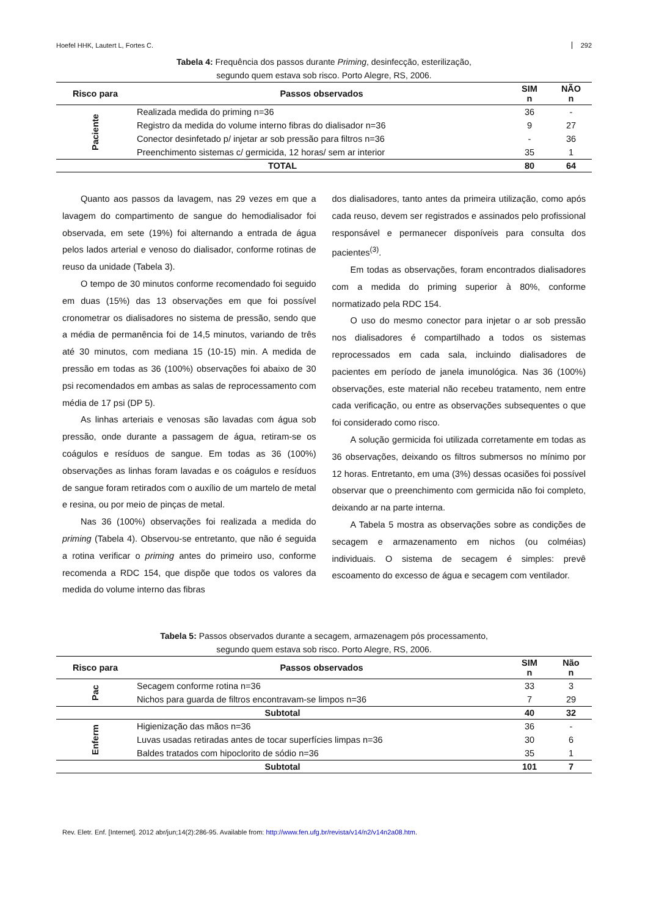Hoefel HHK, Lautert L, Fortes C. 292
Tabela 4: Frequência dos passos durante Priming, desinfecção, esterilização,
segundo quem estava sob risco. Porto Alegre, RS, 2006.
| Risco para | Passos observados | SIM n | NÃO n |
| --- | --- | --- | --- |
| Paciente | Realizada medida do priming n=36 | 36 | - |
| | Registro da medida do volume interno fibras do dialisador n=36 | 9 | 27 |
| | Conector desinfetado p/ injetar ar sob pressão para filtros n=36 | - | 36 |
| | Preenchimento sistemas c/ germicida, 12 horas/ sem ar interior | 35 | 1 |
| TOTAL | | 80 | 64 |
Quanto aos passos da lavagem, nas 29 vezes em que a lavagem do compartimento de sangue do hemodialisador foi observada, em sete (19%) foi alternando a entrada de água pelos lados arterial e venoso do dialisador, conforme rotinas de reuso da unidade (Tabela 3).
O tempo de 30 minutos conforme recomendado foi seguido em duas (15%) das 13 observações em que foi possível cronometrar os dialisadores no sistema de pressão, sendo que a média de permanência foi de 14,5 minutos, variando de três até 30 minutos, com mediana 15 (10-15) min. A medida de pressão em todas as 36 (100%) observações foi abaixo de 30 psi recomendados em ambas as salas de reprocessamento com média de 17 psi (DP 5).
As linhas arteriais e venosas são lavadas com água sob pressão, onde durante a passagem de água, retiram-se os coágulos e resíduos de sangue. Em todas as 36 (100%) observações as linhas foram lavadas e os coágulos e resíduos de sangue foram retirados com o auxílio de um martelo de metal e resina, ou por meio de pinças de metal.
Nas 36 (100%) observações foi realizada a medida do priming (Tabela 4). Observou-se entretanto, que não é seguida a rotina verificar o priming antes do primeiro uso, conforme recomenda a RDC 154, que dispõe que todos os valores da medida do volume interno das fibras
dos dialisadores, tanto antes da primeira utilização, como após cada reuso, devem ser registrados e assinados pelo profissional responsável e permanecer disponíveis para consulta dos pacientes<sup>(3)</sup>.
Em todas as observações, foram encontrados dialisadores com a medida do priming superior à 80%, conforme normatizado pela RDC 154.
O uso do mesmo conector para injetar o ar sob pressão nos dialisadores é compartilhado a todos os sistemas reprocessados em cada sala, incluindo dialisadores de pacientes em período de janela imunológica. Nas 36 (100%) observações, este material não recebeu tratamento, nem entre cada verificação, ou entre as observações subsequentes o que foi considerado como risco.
A solução germicida foi utilizada corretamente em todas as 36 observações, deixando os filtros submersos no mínimo por 12 horas. Entretanto, em uma (3%) dessas ocasiões foi possível observar que o preenchimento com germicida não foi completo, deixando ar na parte interna.
A Tabela 5 mostra as observações sobre as condições de secagem e armazenamento em nichos (ou colméias) individuais. O sistema de secagem é simples: prevê escoamento do excesso de água e secagem com ventilador.
Tabela 5: Passos observados durante a secagem, armazenagem pós processamento,
segundo quem estava sob risco. Porto Alegre, RS, 2006.
| Risco para | Passos observados | SIM n | Não n |
| --- | --- | --- | --- |
| Pac | Secagem conforme rotina n=36 | 33 | 3 |
| | Nichos para guarda de filtros encontravam-se limpos n=36 | 7 | 29 |
| Subtotal | | 40 | 32 |
| Enferm | Higienização das mãos n=36 | 36 | - |
| | Luvas usadas retiradas antes de tocar superfícies limpas n=36 | 30 | 6 |
| | Baldes tratados com hipoclorito de sódio n=36 | 35 | 1 |
| Subtotal | | 101 | 7 |
Rev. Eletr. Enf. [Internet]. 2012 abr/jun;14(2):286-95. Available from: http://www.fen.ufg.br/revista/v14/n2/v14n2a08.htm.